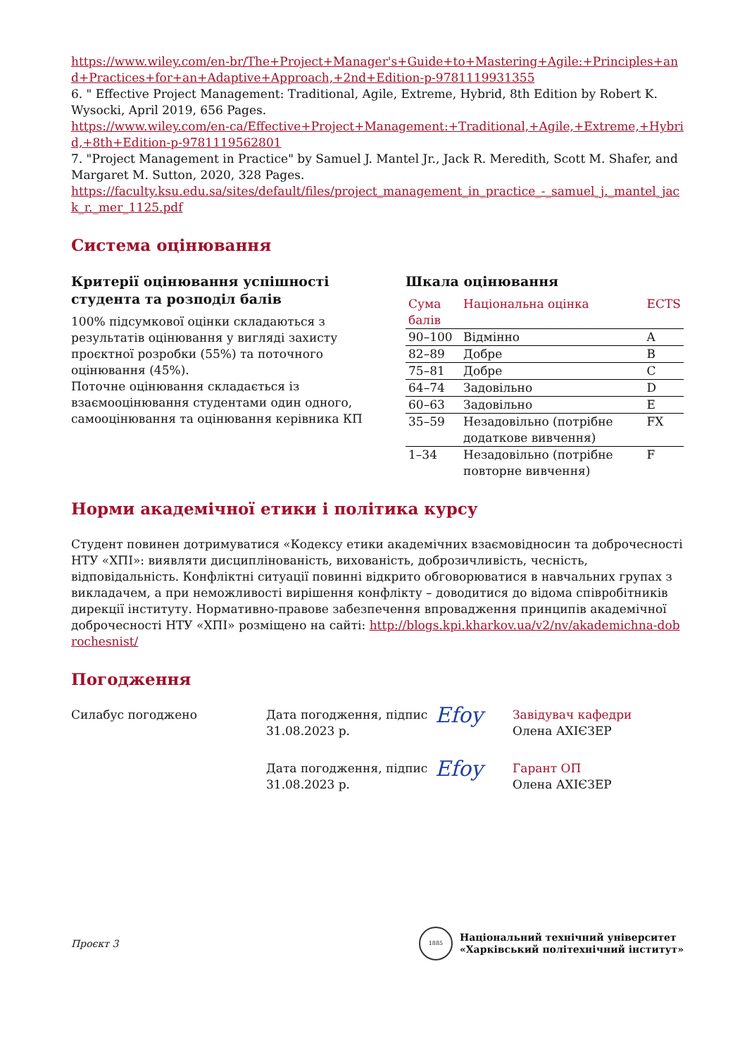https://www.wiley.com/en-br/The+Project+Manager's+Guide+to+Mastering+Agile:+Principles+and+Practices+for+an+Adaptive+Approach,+2nd+Edition-p-9781119931355
6. " Effective Project Management: Traditional, Agile, Extreme, Hybrid, 8th Edition by Robert K. Wysocki, April 2019, 656 Pages.
https://www.wiley.com/en-ca/Effective+Project+Management:+Traditional,+Agile,+Extreme,+Hybrid,+8th+Edition-p-9781119562801
7. "Project Management in Practice" by Samuel J. Mantel Jr., Jack R. Meredith, Scott M. Shafer, and Margaret M. Sutton, 2020, 328 Pages.
https://faculty.ksu.edu.sa/sites/default/files/project_management_in_practice_-_samuel_j._mantel_jack_r._mer_1125.pdf
Система оцінювання
Критерії оцінювання успішності студента та розподіл балів
100% підсумкової оцінки складаються з результатів оцінювання у вигляді захисту проєктної розробки (55%) та поточного оцінювання (45%).
Поточне оцінювання складається із взаємооцінювання студентами один одного, самооцінювання та оцінювання керівника КП
Шкала оцінювання
| Сума балів | Національна оцінка | ECTS |
| --- | --- | --- |
| 90–100 | Відмінно | A |
| 82–89 | Добре | B |
| 75–81 | Добре | C |
| 64–74 | Задовільно | D |
| 60–63 | Задовільно | E |
| 35–59 | Незадовільно (потрібне додаткове вивчення) | FX |
| 1–34 | Незадовільно (потрібне повторне вивчення) | F |
Норми академічної етики і політика курсу
Студент повинен дотримуватися «Кодексу етики академічних взаємовідносин та доброчесності НТУ «ХПІ»: виявляти дисциплінованість, вихованість, доброзичливість, чесність, відповідальність. Конфліктні ситуації повинні відкрито обговорюватися в навчальних групах з викладачем, а при неможливості вирішення конфлікту – доводитися до відома співробітників дирекції інституту. Нормативно-правове забезпечення впровадження принципів академічної доброчесності НТУ «ХПІ» розміщено на сайті: http://blogs.kpi.kharkov.ua/v2/nv/akademichna-dobrochesnist/
Погодження
Силабус погоджено Дата погодження, підпис
31.08.2023 р.
Efoy
Завідувач кафедри
Олена АХІЄЗЕР
Дата погодження, підпис
31.08.2023 р.
Efoy
Гарант ОП
Олена АХІЄЗЕР
Проєкт 3
1885
Національний технічний університет
«Харківський політехнічний інститут»